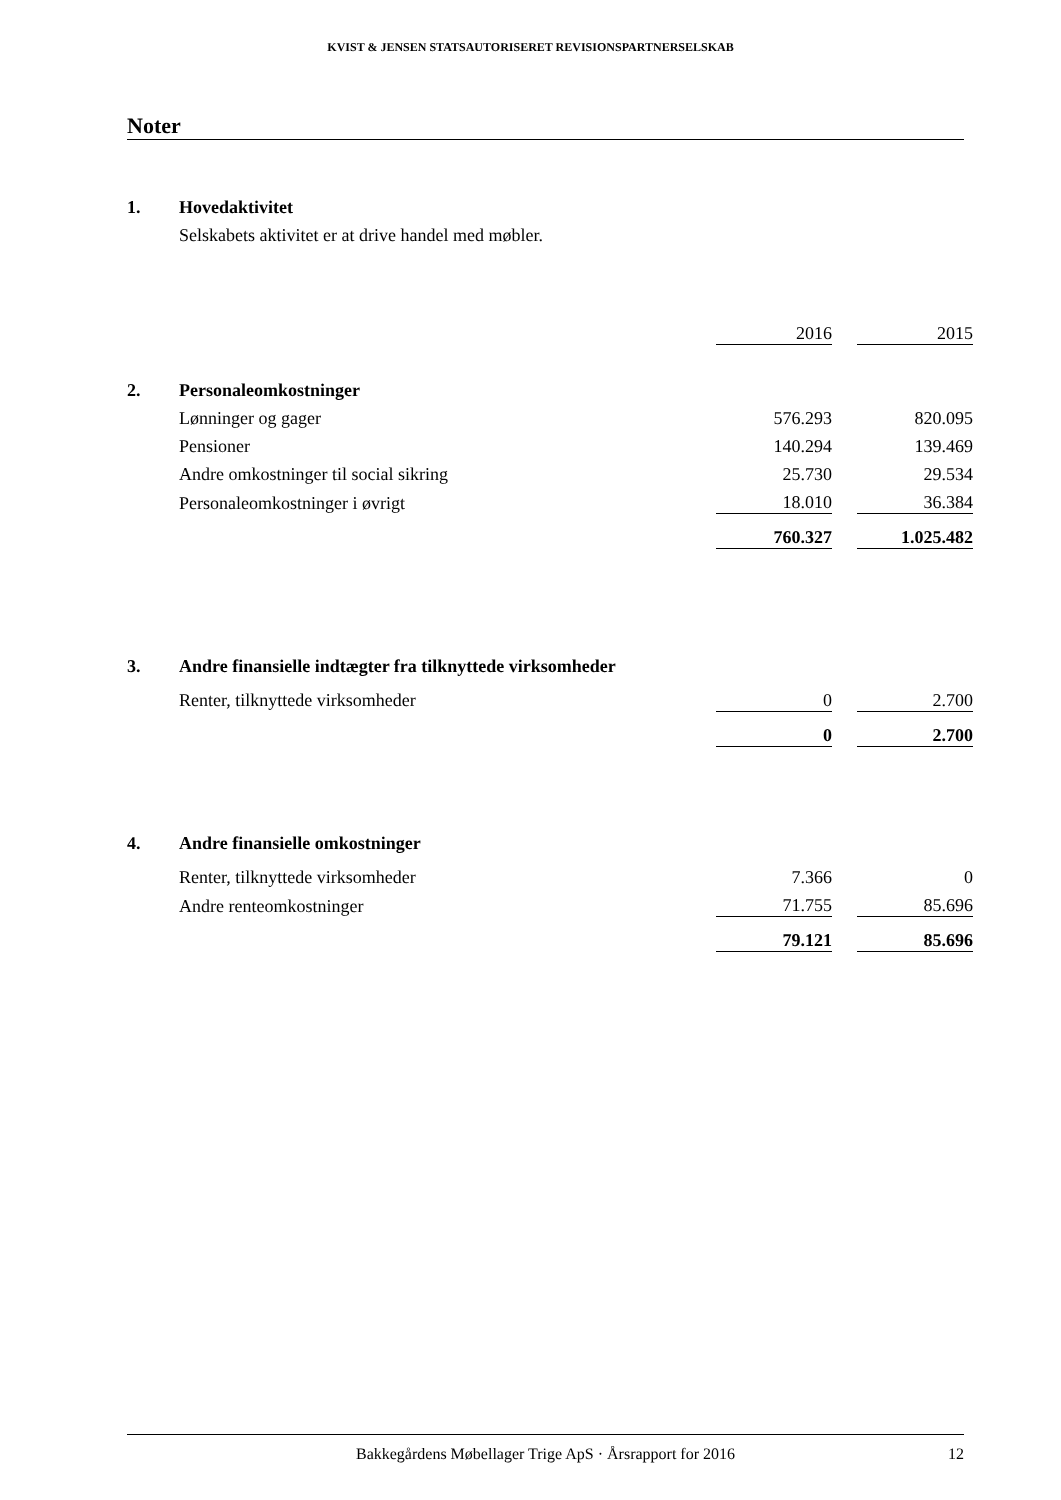KVIST & JENSEN STATSAUTORISERET REVISIONSPARTNERSELSKAB
Noter
| 1. | Hovedaktivitet | | | |
| | Selskabets aktivitet er at drive handel med møbler. | | | |
| | | 2016 | | 2015 |
| 2. | Personaleomkostninger | | | |
| | Lønninger og gager | 576.293 | | 820.095 |
| | Pensioner | 140.294 | | 139.469 |
| | Andre omkostninger til social sikring | 25.730 | | 29.534 |
| | Personaleomkostninger i øvrigt | 18.010 | | 36.384 |
| | | 760.327 | | 1.025.482 |
| 3. | Andre finansielle indtægter fra tilknyttede virksomheder | | | |
| | Renter, tilknyttede virksomheder | 0 | | 2.700 |
| | | 0 | | 2.700 |
| 4. | Andre finansielle omkostninger | | | |
| | Renter, tilknyttede virksomheder | 7.366 | | 0 |
| | Andre renteomkostninger | 71.755 | | 85.696 |
| | | 79.121 | | 85.696 |
Bakkegårdens Møbellager Trige ApS · Årsrapport for 2016
12